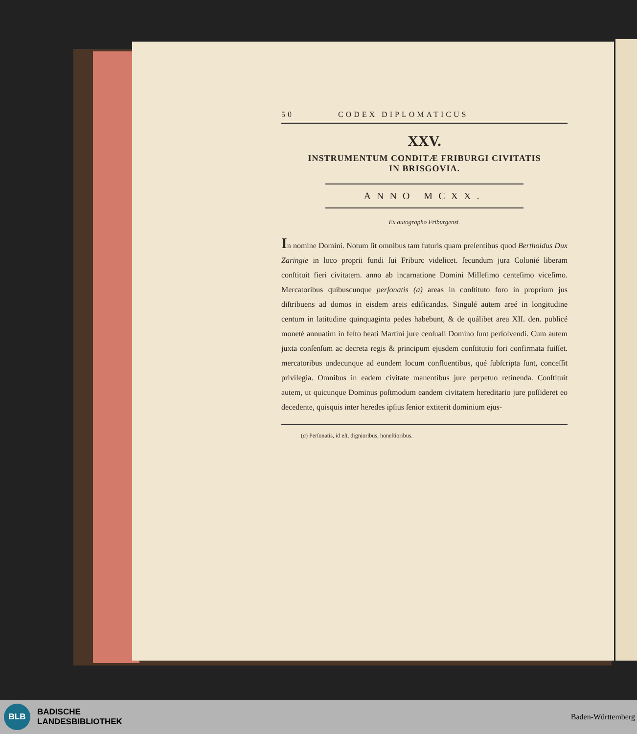50 CODEX DIPLOMATICUS
XXV.
INSTRUMENTUM CONDITÆ FRIBURGI CIVITATIS
IN BRISGOVIA.
ANNO MCXX.
Ex autographo Friburgensi.
In nomine Domini. Notum ſit omnibus tam futuris quam preſentibus quod Bertholdus Dux Zaringie in loco proprii fundi ſui Friburc videlicet. ſecundum jura Colonié liberam conſtituit fieri civitatem. anno ab incarnatione Domini Milleſimo centeſimo viceſimo. Mercatoribus quibuscunque perſonatis (a) areas in conſtituto foro in proprium jus diſtribuens ad domos in eisdem areis edificandas. Singulé autem areé in longitudine centum in latitudine quinquaginta pedes habebunt, & de quálibet area XII. den. publicé moneté annuatim in feſto beati Martini jure cenſuali Domino ſunt perſolvendi. Cum autem juxta conſenſum ac decreta regis & principum ejusdem conſtitutio fori confirmata fuiſſet. mercatoribus undecunque ad eundem locum confluentibus, qué ſubſcripta ſunt, conceſſit privilegia. Omnibus in eadem civitate manentibus jure perpetuo retinenda. Conſtituit autem, ut quicunque Dominus poſtmodum eandem civitatem hereditario jure poſſideret eo decedente, quisquis inter heredes ipſius ſenior extiterit dominium ejus-
(a) Perſonatis, id eſt, dignioribus, honeſtioribus.
BLB
BADISCHE
LANDESBIBLIOTHEK
Baden-Württemberg